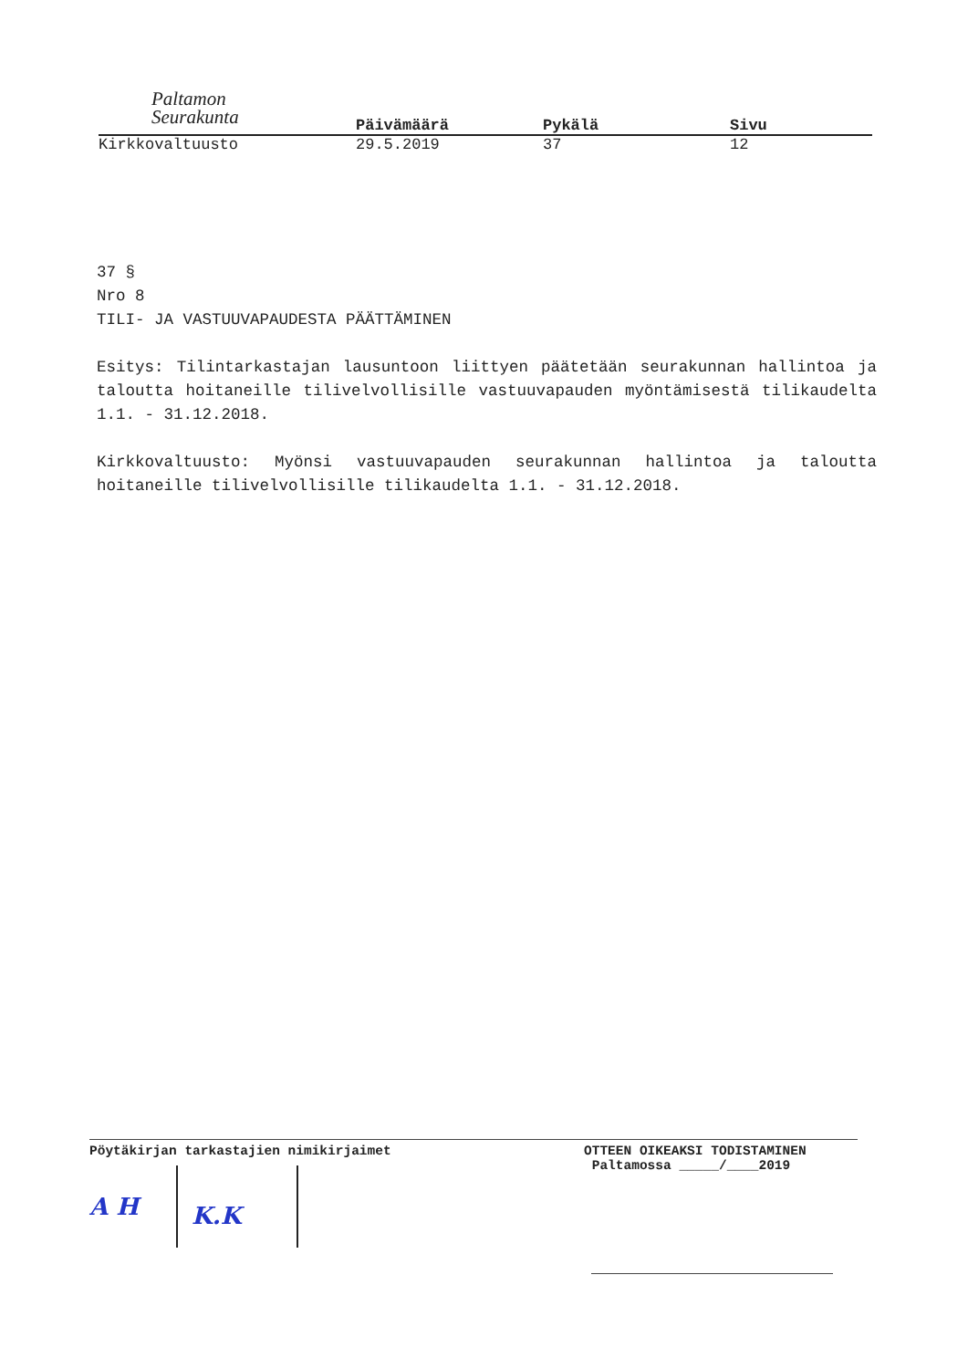Paltamon
Seurakunta
Päivämäärä Pykälä Sivu
Kirkkovaltuusto 29.5.2019 37 12
37 §
Nro 8
TILI- JA VASTUUVAPAUDESTA PÄÄTTÄMINEN
Esitys: Tilintarkastajan lausuntoon liittyen päätetään seurakunnan hallintoa ja taloutta hoitaneille tilivelvollisille vastuuvapauden myöntämisestä tilikaudelta 1.1. - 31.12.2018.
Kirkkovaltuusto: Myönsi vastuuvapauden seurakunnan hallintoa ja taloutta hoitaneille tilivelvollisille tilikaudelta 1.1. - 31.12.2018.
Pöytäkirjan tarkastajien nimikirjaimet
A H K.K
OTTEEN OIKEAKSI TODISTAMINEN
Paltamossa _____/____2019